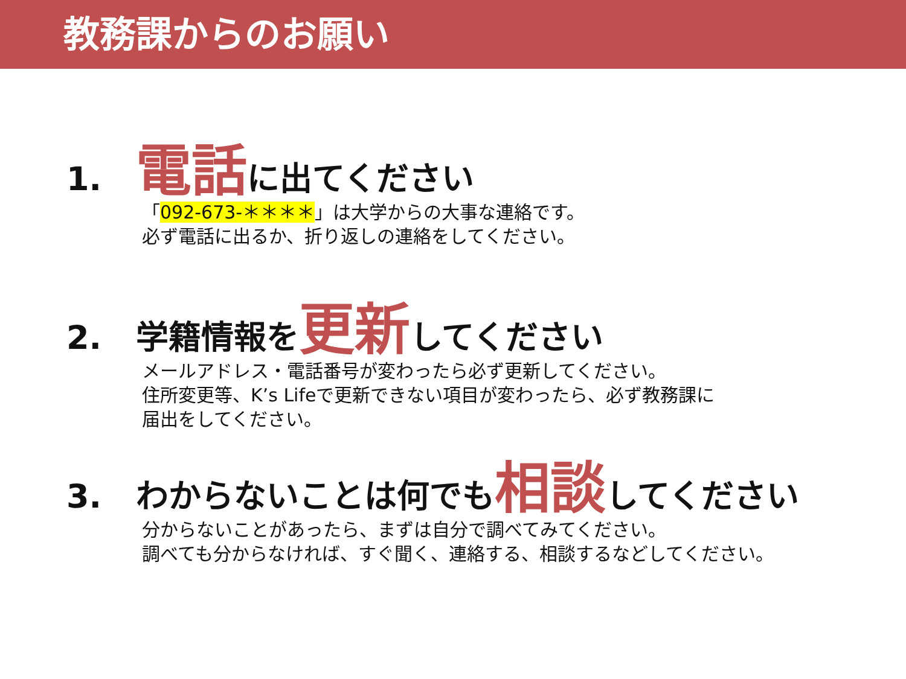教務課からのお願い
1. 電話に出てください
「092-673-＊＊＊＊」は大学からの大事な連絡です。
必ず電話に出るか、折り返しの連絡をしてください。
2. 学籍情報を更新してください
メールアドレス・電話番号が変わったら必ず更新してください。
住所変更等、K’s Lifeで更新できない項目が変わったら、必ず教務課に
届出をしてください。
3. わからないことは何でも相談してください
分からないことがあったら、まずは自分で調べてみてください。
調べても分からなければ、すぐ聞く、連絡する、相談するなどしてください。